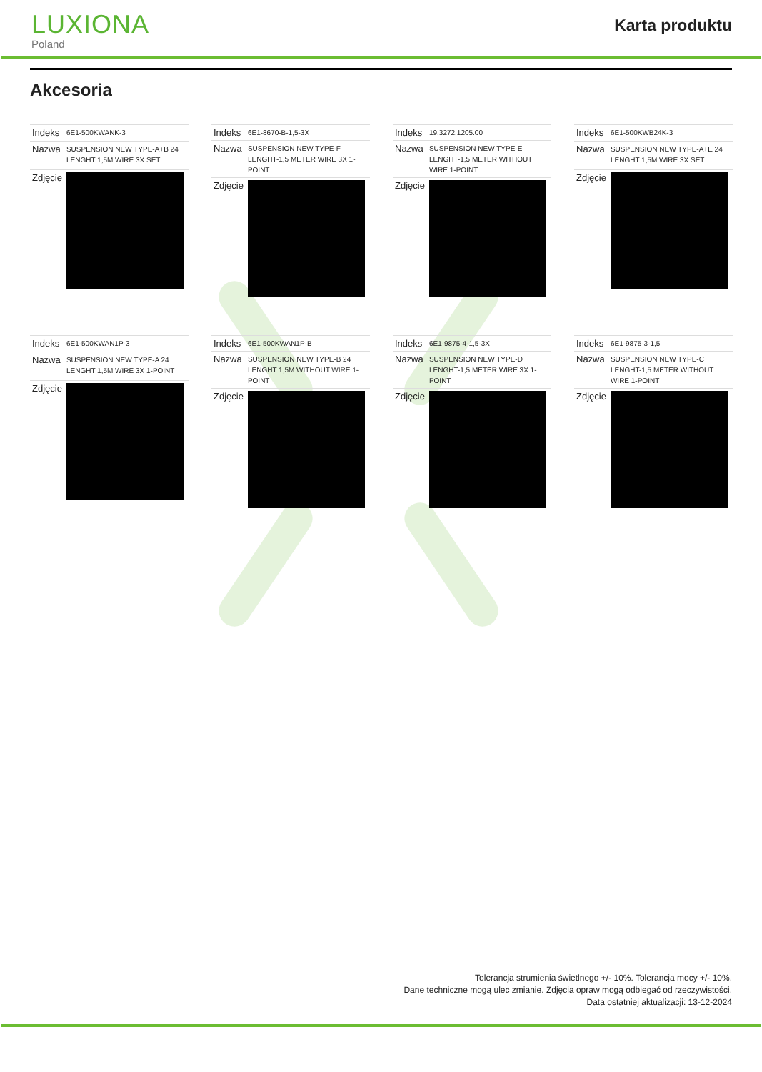LUXIONA
Poland
Karta produktu
Akcesoria
| Indeks | 6E1-500KWANK-3 |
| Nazwa | SUSPENSION NEW TYPE-A+B 24 LENGHT 1,5M WIRE 3X SET |
| Zdjęcie | |
| Indeks | 6E1-8670-B-1,5-3X |
| Nazwa | SUSPENSION NEW TYPE-F LENGHT-1,5 METER WIRE 3X 1-POINT |
| Zdjęcie | |
| Indeks | 19.3272.1205.00 |
| Nazwa | SUSPENSION NEW TYPE-E LENGHT-1,5 METER WITHOUT WIRE 1-POINT |
| Zdjęcie | |
| Indeks | 6E1-500KWB24K-3 |
| Nazwa | SUSPENSION NEW TYPE-A+E 24 LENGHT 1,5M WIRE 3X SET |
| Zdjęcie | |
| Indeks | 6E1-500KWAN1P-3 |
| Nazwa | SUSPENSION NEW TYPE-A 24 LENGHT 1,5M WIRE 3X 1-POINT |
| Zdjęcie | |
| Indeks | 6E1-500KWAN1P-B |
| Nazwa | SUSPENSION NEW TYPE-B 24 LENGHT 1,5M WITHOUT WIRE 1-POINT |
| Zdjęcie | |
| Indeks | 6E1-9875-4-1,5-3X |
| Nazwa | SUSPENSION NEW TYPE-D LENGHT-1,5 METER WIRE 3X 1-POINT |
| Zdjęcie | |
| Indeks | 6E1-9875-3-1,5 |
| Nazwa | SUSPENSION NEW TYPE-C LENGHT-1,5 METER WITHOUT WIRE 1-POINT |
| Zdjęcie | |
Tolerancja strumienia świetlnego +/- 10%. Tolerancja mocy +/- 10%.
Dane techniczne mogą ulec zmianie. Zdjęcia opraw mogą odbiegać od rzeczywistości.
Data ostatniej aktualizacji: 13-12-2024